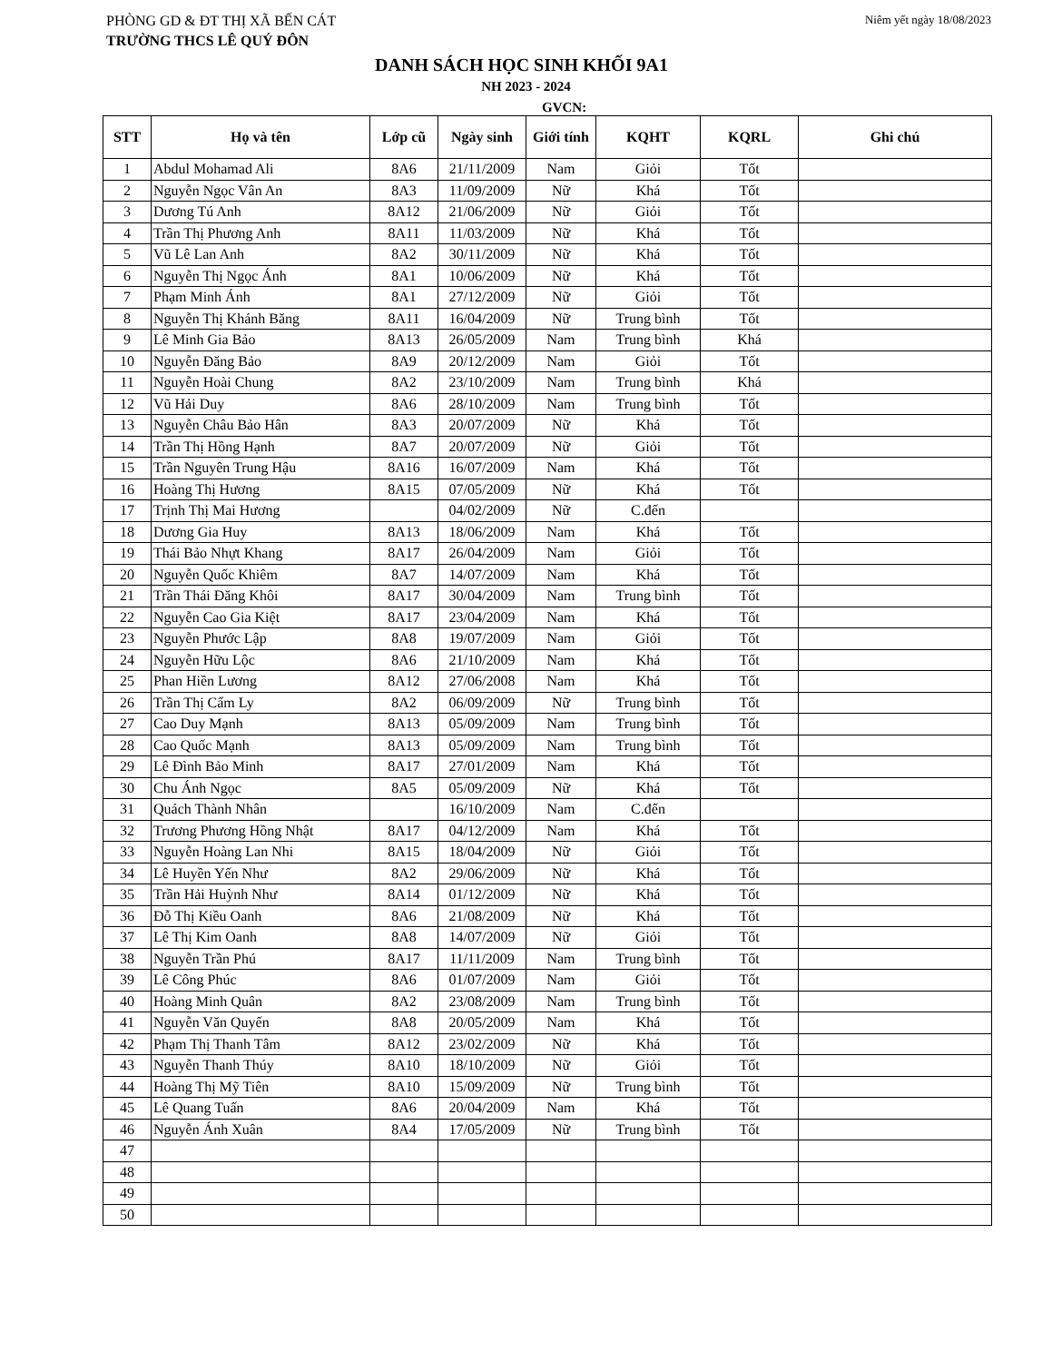PHÒNG GD & ĐT THỊ XÃ BẾN CÁT Niêm yết ngày 18/08/2023
TRƯỜNG THCS LÊ QUÝ ĐÔN
DANH SÁCH HỌC SINH KHỐI 9A1
NH 2023 - 2024
GVCN:
| STT | Họ và tên | Lớp cũ | Ngày sinh | Giới tính | KQHT | KQRL | Ghi chú |
| --- | --- | --- | --- | --- | --- | --- | --- |
| 1 | Abdul Mohamad Ali | 8A6 | 21/11/2009 | Nam | Giỏi | Tốt | |
| 2 | Nguyễn Ngọc Vân An | 8A3 | 11/09/2009 | Nữ | Khá | Tốt | |
| 3 | Dương Tú Anh | 8A12 | 21/06/2009 | Nữ | Giỏi | Tốt | |
| 4 | Trần Thị Phương Anh | 8A11 | 11/03/2009 | Nữ | Khá | Tốt | |
| 5 | Vũ Lê Lan Anh | 8A2 | 30/11/2009 | Nữ | Khá | Tốt | |
| 6 | Nguyễn Thị Ngọc Ánh | 8A1 | 10/06/2009 | Nữ | Khá | Tốt | |
| 7 | Phạm Minh Ánh | 8A1 | 27/12/2009 | Nữ | Giỏi | Tốt | |
| 8 | Nguyễn Thị Khánh Băng | 8A11 | 16/04/2009 | Nữ | Trung bình | Tốt | |
| 9 | Lê Minh Gia Bảo | 8A13 | 26/05/2009 | Nam | Trung bình | Khá | |
| 10 | Nguyễn Đăng Bảo | 8A9 | 20/12/2009 | Nam | Giỏi | Tốt | |
| 11 | Nguyễn Hoài Chung | 8A2 | 23/10/2009 | Nam | Trung bình | Khá | |
| 12 | Vũ Hải Duy | 8A6 | 28/10/2009 | Nam | Trung bình | Tốt | |
| 13 | Nguyễn Châu Bảo Hân | 8A3 | 20/07/2009 | Nữ | Khá | Tốt | |
| 14 | Trần Thị Hồng Hạnh | 8A7 | 20/07/2009 | Nữ | Giỏi | Tốt | |
| 15 | Trần Nguyên Trung Hậu | 8A16 | 16/07/2009 | Nam | Khá | Tốt | |
| 16 | Hoàng Thị Hương | 8A15 | 07/05/2009 | Nữ | Khá | Tốt | |
| 17 | Trịnh Thị Mai Hương | | 04/02/2009 | Nữ | C.đến | | |
| 18 | Dương Gia Huy | 8A13 | 18/06/2009 | Nam | Khá | Tốt | |
| 19 | Thái Bảo Nhựt Khang | 8A17 | 26/04/2009 | Nam | Giỏi | Tốt | |
| 20 | Nguyễn Quốc Khiêm | 8A7 | 14/07/2009 | Nam | Khá | Tốt | |
| 21 | Trần Thái Đăng Khôi | 8A17 | 30/04/2009 | Nam | Trung bình | Tốt | |
| 22 | Nguyễn Cao Gia Kiệt | 8A17 | 23/04/2009 | Nam | Khá | Tốt | |
| 23 | Nguyễn Phước Lập | 8A8 | 19/07/2009 | Nam | Giỏi | Tốt | |
| 24 | Nguyễn Hữu Lộc | 8A6 | 21/10/2009 | Nam | Khá | Tốt | |
| 25 | Phan Hiền Lương | 8A12 | 27/06/2008 | Nam | Khá | Tốt | |
| 26 | Trần Thị Cẩm Ly | 8A2 | 06/09/2009 | Nữ | Trung bình | Tốt | |
| 27 | Cao Duy Mạnh | 8A13 | 05/09/2009 | Nam | Trung bình | Tốt | |
| 28 | Cao Quốc Mạnh | 8A13 | 05/09/2009 | Nam | Trung bình | Tốt | |
| 29 | Lê Đình Bảo Minh | 8A17 | 27/01/2009 | Nam | Khá | Tốt | |
| 30 | Chu Ánh Ngọc | 8A5 | 05/09/2009 | Nữ | Khá | Tốt | |
| 31 | Quách Thành Nhân | | 16/10/2009 | Nam | C.đến | | |
| 32 | Trương Phương Hồng Nhật | 8A17 | 04/12/2009 | Nam | Khá | Tốt | |
| 33 | Nguyễn Hoàng Lan Nhi | 8A15 | 18/04/2009 | Nữ | Giỏi | Tốt | |
| 34 | Lê Huyền Yến Như | 8A2 | 29/06/2009 | Nữ | Khá | Tốt | |
| 35 | Trần Hải Huỳnh Như | 8A14 | 01/12/2009 | Nữ | Khá | Tốt | |
| 36 | Đỗ Thị Kiều Oanh | 8A6 | 21/08/2009 | Nữ | Khá | Tốt | |
| 37 | Lê Thị Kim Oanh | 8A8 | 14/07/2009 | Nữ | Giỏi | Tốt | |
| 38 | Nguyễn Trần Phú | 8A17 | 11/11/2009 | Nam | Trung bình | Tốt | |
| 39 | Lê Công Phúc | 8A6 | 01/07/2009 | Nam | Giỏi | Tốt | |
| 40 | Hoàng Minh Quân | 8A2 | 23/08/2009 | Nam | Trung bình | Tốt | |
| 41 | Nguyễn Văn Quyến | 8A8 | 20/05/2009 | Nam | Khá | Tốt | |
| 42 | Phạm Thị Thanh Tâm | 8A12 | 23/02/2009 | Nữ | Khá | Tốt | |
| 43 | Nguyễn Thanh Thúy | 8A10 | 18/10/2009 | Nữ | Giỏi | Tốt | |
| 44 | Hoàng Thị Mỹ Tiên | 8A10 | 15/09/2009 | Nữ | Trung bình | Tốt | |
| 45 | Lê Quang Tuấn | 8A6 | 20/04/2009 | Nam | Khá | Tốt | |
| 46 | Nguyễn Ánh Xuân | 8A4 | 17/05/2009 | Nữ | Trung bình | Tốt | |
| 47 | | | | | | | |
| 48 | | | | | | | |
| 49 | | | | | | | |
| 50 | | | | | | | |